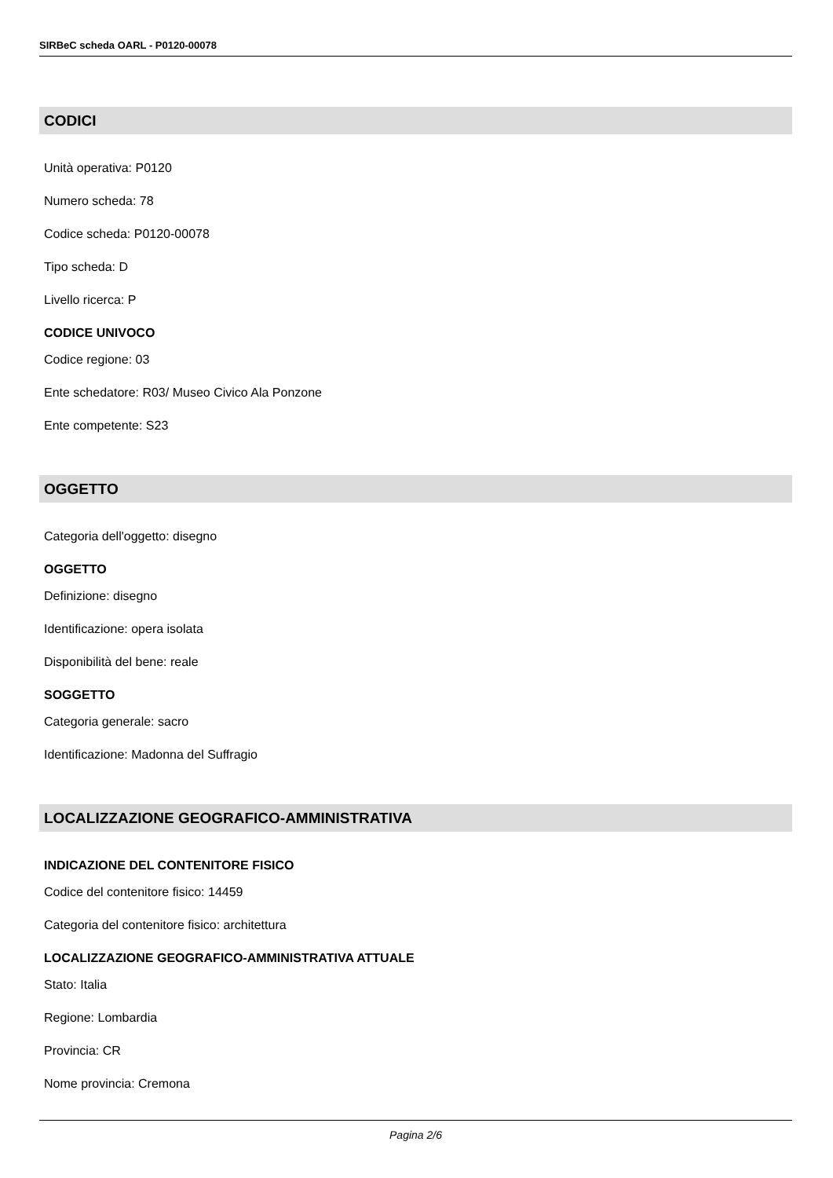SIRBeC scheda OARL - P0120-00078
CODICI
Unità operativa: P0120
Numero scheda: 78
Codice scheda: P0120-00078
Tipo scheda: D
Livello ricerca: P
CODICE UNIVOCO
Codice regione: 03
Ente schedatore: R03/ Museo Civico Ala Ponzone
Ente competente: S23
OGGETTO
Categoria dell'oggetto: disegno
OGGETTO
Definizione: disegno
Identificazione: opera isolata
Disponibilità del bene: reale
SOGGETTO
Categoria generale: sacro
Identificazione: Madonna del Suffragio
LOCALIZZAZIONE GEOGRAFICO-AMMINISTRATIVA
INDICAZIONE DEL CONTENITORE FISICO
Codice del contenitore fisico: 14459
Categoria del contenitore fisico: architettura
LOCALIZZAZIONE GEOGRAFICO-AMMINISTRATIVA ATTUALE
Stato: Italia
Regione: Lombardia
Provincia: CR
Nome provincia: Cremona
Pagina 2/6